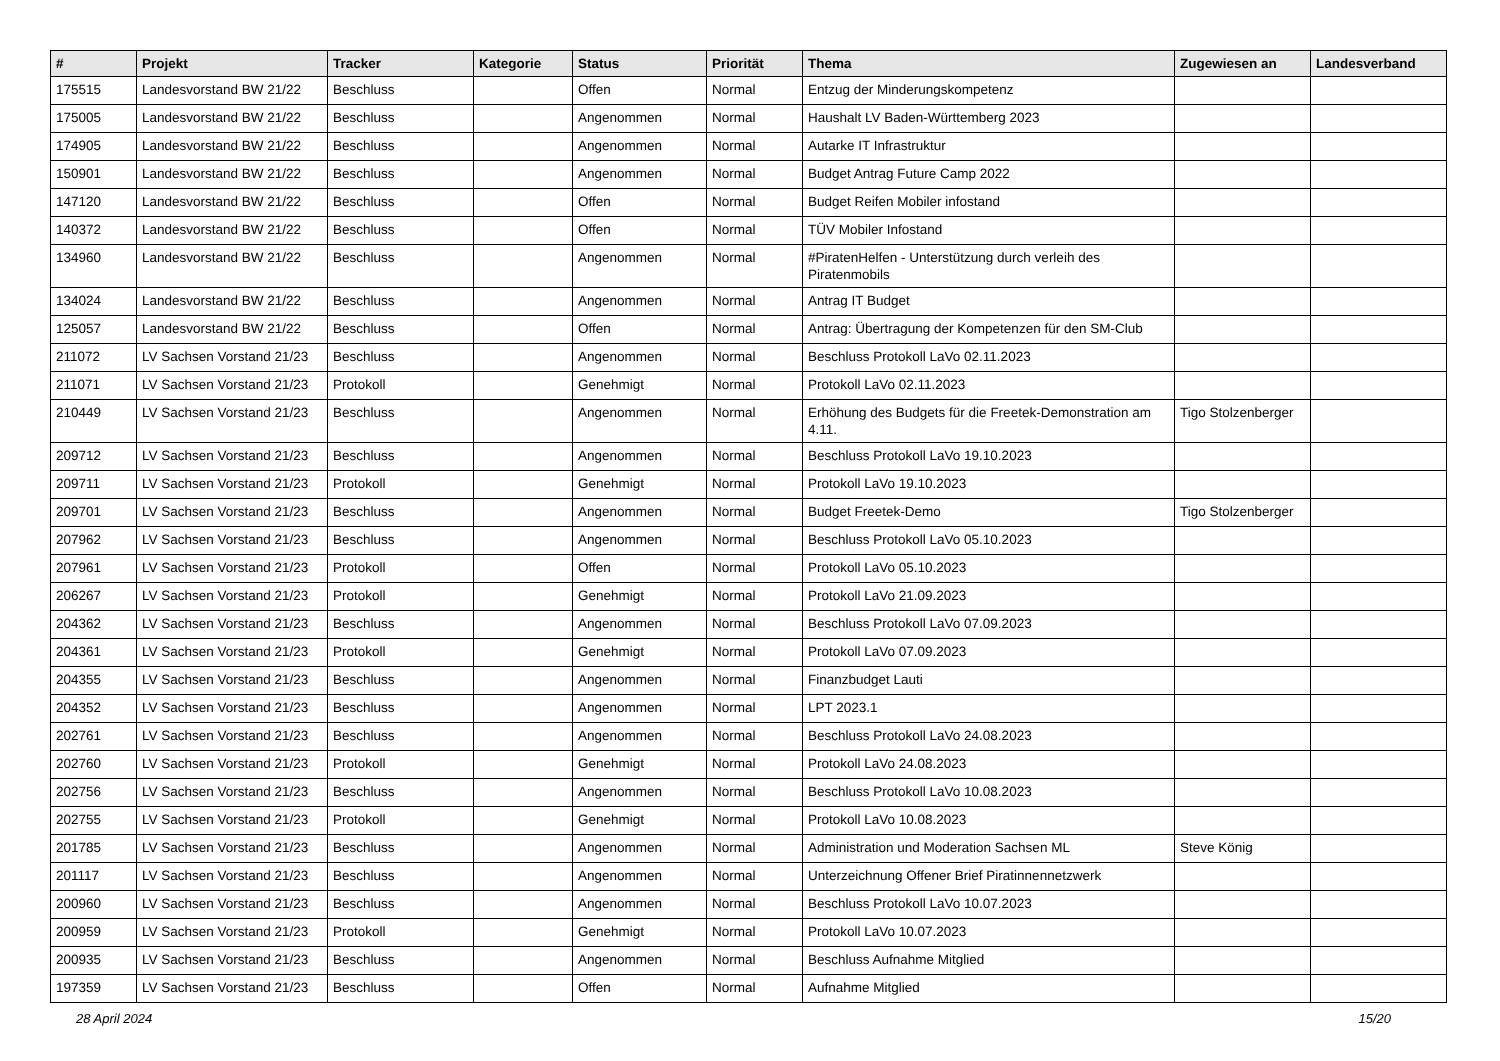| # | Projekt | Tracker | Kategorie | Status | Priorität | Thema | Zugewiesen an | Landesverband |
| --- | --- | --- | --- | --- | --- | --- | --- | --- |
| 175515 | Landesvorstand BW 21/22 | Beschluss | | Offen | Normal | Entzug der Minderungskompetenz | | |
| 175005 | Landesvorstand BW 21/22 | Beschluss | | Angenommen | Normal | Haushalt LV Baden-Württemberg 2023 | | |
| 174905 | Landesvorstand BW 21/22 | Beschluss | | Angenommen | Normal | Autarke IT Infrastruktur | | |
| 150901 | Landesvorstand BW 21/22 | Beschluss | | Angenommen | Normal | Budget Antrag Future Camp 2022 | | |
| 147120 | Landesvorstand BW 21/22 | Beschluss | | Offen | Normal | Budget Reifen Mobiler infostand | | |
| 140372 | Landesvorstand BW 21/22 | Beschluss | | Offen | Normal | TÜV Mobiler Infostand | | |
| 134960 | Landesvorstand BW 21/22 | Beschluss | | Angenommen | Normal | #PiratenHelfen - Unterstützung durch verleih des Piratenmobils | | |
| 134024 | Landesvorstand BW 21/22 | Beschluss | | Angenommen | Normal | Antrag IT Budget | | |
| 125057 | Landesvorstand BW 21/22 | Beschluss | | Offen | Normal | Antrag: Übertragung der Kompetenzen für den SM-Club | | |
| 211072 | LV Sachsen Vorstand 21/23 | Beschluss | | Angenommen | Normal | Beschluss Protokoll LaVo 02.11.2023 | | |
| 211071 | LV Sachsen Vorstand 21/23 | Protokoll | | Genehmigt | Normal | Protokoll LaVo 02.11.2023 | | |
| 210449 | LV Sachsen Vorstand 21/23 | Beschluss | | Angenommen | Normal | Erhöhung des Budgets für die Freetek-Demonstration am 4.11. | Tigo Stolzenberger | |
| 209712 | LV Sachsen Vorstand 21/23 | Beschluss | | Angenommen | Normal | Beschluss Protokoll LaVo 19.10.2023 | | |
| 209711 | LV Sachsen Vorstand 21/23 | Protokoll | | Genehmigt | Normal | Protokoll LaVo 19.10.2023 | | |
| 209701 | LV Sachsen Vorstand 21/23 | Beschluss | | Angenommen | Normal | Budget Freetek-Demo | Tigo Stolzenberger | |
| 207962 | LV Sachsen Vorstand 21/23 | Beschluss | | Angenommen | Normal | Beschluss Protokoll LaVo 05.10.2023 | | |
| 207961 | LV Sachsen Vorstand 21/23 | Protokoll | | Offen | Normal | Protokoll LaVo 05.10.2023 | | |
| 206267 | LV Sachsen Vorstand 21/23 | Protokoll | | Genehmigt | Normal | Protokoll LaVo 21.09.2023 | | |
| 204362 | LV Sachsen Vorstand 21/23 | Beschluss | | Angenommen | Normal | Beschluss Protokoll LaVo 07.09.2023 | | |
| 204361 | LV Sachsen Vorstand 21/23 | Protokoll | | Genehmigt | Normal | Protokoll LaVo 07.09.2023 | | |
| 204355 | LV Sachsen Vorstand 21/23 | Beschluss | | Angenommen | Normal | Finanzbudget Lauti | | |
| 204352 | LV Sachsen Vorstand 21/23 | Beschluss | | Angenommen | Normal | LPT 2023.1 | | |
| 202761 | LV Sachsen Vorstand 21/23 | Beschluss | | Angenommen | Normal | Beschluss Protokoll LaVo 24.08.2023 | | |
| 202760 | LV Sachsen Vorstand 21/23 | Protokoll | | Genehmigt | Normal | Protokoll LaVo 24.08.2023 | | |
| 202756 | LV Sachsen Vorstand 21/23 | Beschluss | | Angenommen | Normal | Beschluss Protokoll LaVo 10.08.2023 | | |
| 202755 | LV Sachsen Vorstand 21/23 | Protokoll | | Genehmigt | Normal | Protokoll LaVo 10.08.2023 | | |
| 201785 | LV Sachsen Vorstand 21/23 | Beschluss | | Angenommen | Normal | Administration und Moderation Sachsen ML | Steve König | |
| 201117 | LV Sachsen Vorstand 21/23 | Beschluss | | Angenommen | Normal | Unterzeichnung Offener Brief Piratinnennetzwerk | | |
| 200960 | LV Sachsen Vorstand 21/23 | Beschluss | | Angenommen | Normal | Beschluss Protokoll LaVo 10.07.2023 | | |
| 200959 | LV Sachsen Vorstand 21/23 | Protokoll | | Genehmigt | Normal | Protokoll LaVo 10.07.2023 | | |
| 200935 | LV Sachsen Vorstand 21/23 | Beschluss | | Angenommen | Normal | Beschluss Aufnahme Mitglied | | |
| 197359 | LV Sachsen Vorstand 21/23 | Beschluss | | Offen | Normal | Aufnahme Mitglied | | |
28 April 2024 15/20